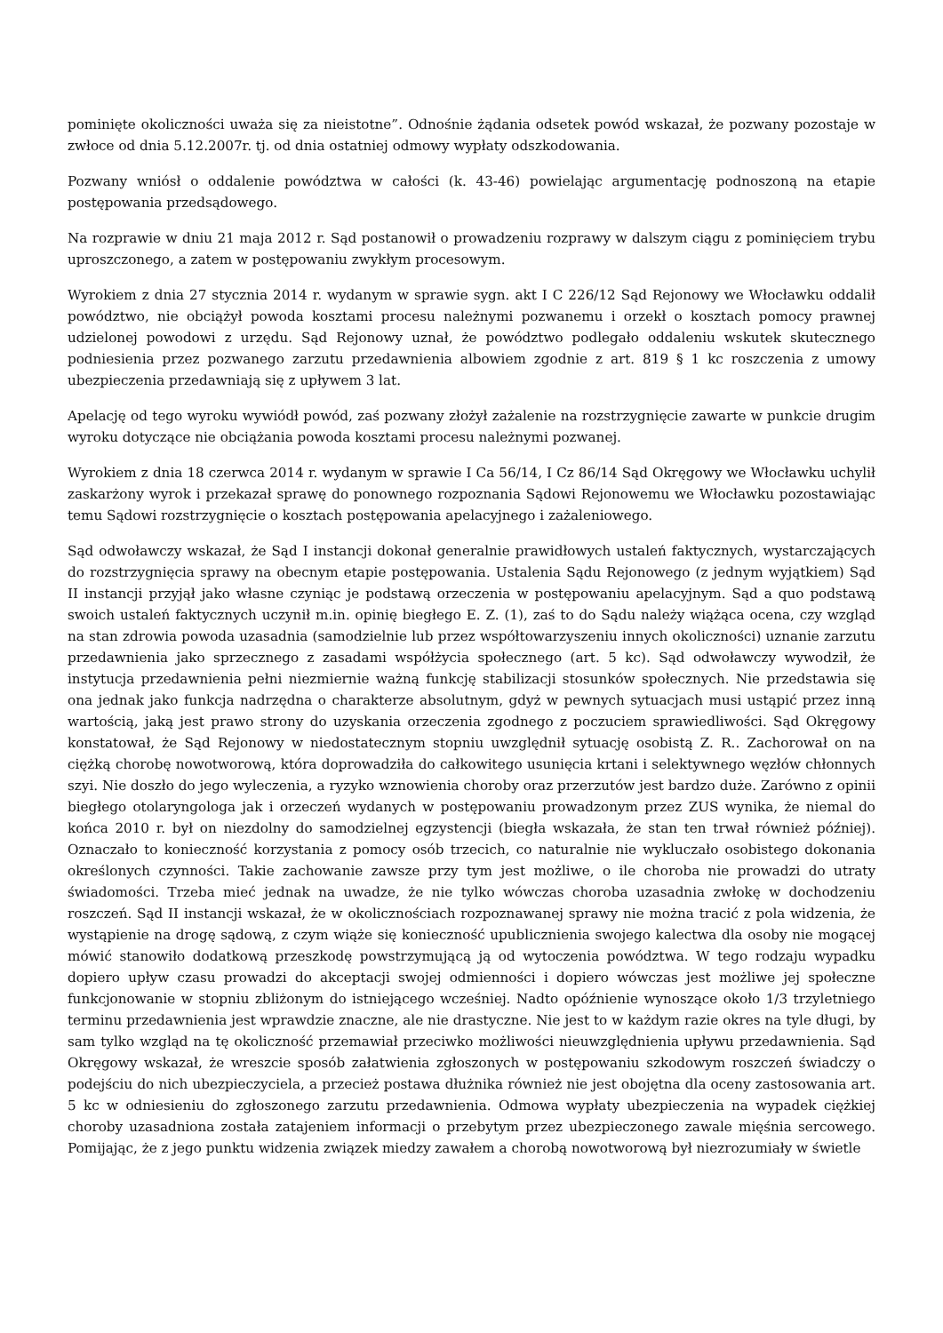pominięte okoliczności uważa się za nieistotne”. Odnośnie żądania odsetek powód wskazał, że pozwany pozostaje w zwłoce od dnia 5.12.2007r. tj. od dnia ostatniej odmowy wypłaty odszkodowania.
Pozwany wniósł o oddalenie powództwa w całości (k. 43-46) powielając argumentację podnoszoną na etapie postępowania przedsądowego.
Na rozprawie w dniu 21 maja 2012 r. Sąd postanowił o prowadzeniu rozprawy w dalszym ciągu z pominięciem trybu uproszczonego, a zatem w postępowaniu zwykłym procesowym.
Wyrokiem z dnia 27 stycznia 2014 r. wydanym w sprawie sygn. akt I C 226/12 Sąd Rejonowy we Włocławku oddalił powództwo, nie obciążył powoda kosztami procesu należnymi pozwanemu i orzekł o kosztach pomocy prawnej udzielonej powodowi z urzędu. Sąd Rejonowy uznał, że powództwo podlegało oddaleniu wskutek skutecznego podniesienia przez pozwanego zarzutu przedawnienia albowiem zgodnie z art. 819 § 1 kc roszczenia z umowy ubezpieczenia przedawniają się z upływem 3 lat.
Apelację od tego wyroku wywiódł powód, zaś pozwany złożył zażalenie na rozstrzygnięcie zawarte w punkcie drugim wyroku dotyczące nie obciążania powoda kosztami procesu należnymi pozwanej.
Wyrokiem z dnia 18 czerwca 2014 r. wydanym w sprawie I Ca 56/14, I Cz 86/14 Sąd Okręgowy we Włocławku uchylił zaskarżony wyrok i przekazał sprawę do ponownego rozpoznania Sądowi Rejonowemu we Włocławku pozostawiając temu Sądowi rozstrzygnięcie o kosztach postępowania apelacyjnego i zażaleniowego.
Sąd odwoławczy wskazał, że Sąd I instancji dokonał generalnie prawidłowych ustaleń faktycznych, wystarczających do rozstrzygnięcia sprawy na obecnym etapie postępowania. Ustalenia Sądu Rejonowego (z jednym wyjątkiem) Sąd II instancji przyjął jako własne czyniąc je podstawą orzeczenia w postępowaniu apelacyjnym. Sąd a quo podstawą swoich ustaleń faktycznych uczynił m.in. opinię biegłego E. Z. (1), zaś to do Sądu należy wiążąca ocena, czy wzgląd na stan zdrowia powoda uzasadnia (samodzielnie lub przez współtowarzyszeniu innych okoliczności) uznanie zarzutu przedawnienia jako sprzecznego z zasadami współżycia społecznego (art. 5 kc). Sąd odwoławczy wywodził, że instytucja przedawnienia pełni niezmiernie ważną funkcję stabilizacji stosunków społecznych. Nie przedstawia się ona jednak jako funkcja nadrzędna o charakterze absolutnym, gdyż w pewnych sytuacjach musi ustąpić przez inną wartością, jaką jest prawo strony do uzyskania orzeczenia zgodnego z poczuciem sprawiedliwości. Sąd Okręgowy konstatował, że Sąd Rejonowy w niedostatecznym stopniu uwzględnił sytuację osobistą Z. R.. Zachorował on na ciężką chorobę nowotworową, która doprowadziła do całkowitego usunięcia krtani i selektywnego węzłów chłonnych szyi. Nie doszło do jego wyleczenia, a ryzyko wznowienia choroby oraz przerzutów jest bardzo duże. Zarówno z opinii biegłego otolaryngologa jak i orzeczeń wydanych w postępowaniu prowadzonym przez ZUS wynika, że niemal do końca 2010 r. był on niezdolny do samodzielnej egzystencji (biegła wskazała, że stan ten trwał również później). Oznaczało to konieczność korzystania z pomocy osób trzecich, co naturalnie nie wykluczało osobistego dokonania określonych czynności. Takie zachowanie zawsze przy tym jest możliwe, o ile choroba nie prowadzi do utraty świadomości. Trzeba mieć jednak na uwadze, że nie tylko wówczas choroba uzasadnia zwłokę w dochodzeniu roszczeń. Sąd II instancji wskazał, że w okolicznościach rozpoznawanej sprawy nie można tracić z pola widzenia, że wystąpienie na drogę sądową, z czym wiąże się konieczność upublicznienia swojego kalectwa dla osoby nie mogącej mówić stanowiło dodatkową przeszkodę powstrzymującą ją od wytoczenia powództwa. W tego rodzaju wypadku dopiero upływ czasu prowadzi do akceptacji swojej odmienności i dopiero wówczas jest możliwe jej społeczne funkcjonowanie w stopniu zbliżonym do istniejącego wcześniej. Nadto opóźnienie wynoszące około 1/3 trzyletniego terminu przedawnienia jest wprawdzie znaczne, ale nie drastyczne. Nie jest to w każdym razie okres na tyle długi, by sam tylko wzgląd na tę okoliczność przemawiał przeciwko możliwości nieuwzględnienia upływu przedawnienia. Sąd Okręgowy wskazał, że wreszcie sposób załatwienia zgłoszonych w postępowaniu szkodowym roszczeń świadczy o podejściu do nich ubezpieczyciela, a przecież postawa dłużnika również nie jest obojętna dla oceny zastosowania art. 5 kc w odniesieniu do zgłoszonego zarzutu przedawnienia. Odmowa wypłaty ubezpieczenia na wypadek ciężkiej choroby uzasadniona została zatajeniem informacji o przebytym przez ubezpieczonego zawale mięśnia sercowego. Pomijając, że z jego punktu widzenia związek miedzy zawałem a chorobą nowotworową był niezrozumiały w świetle